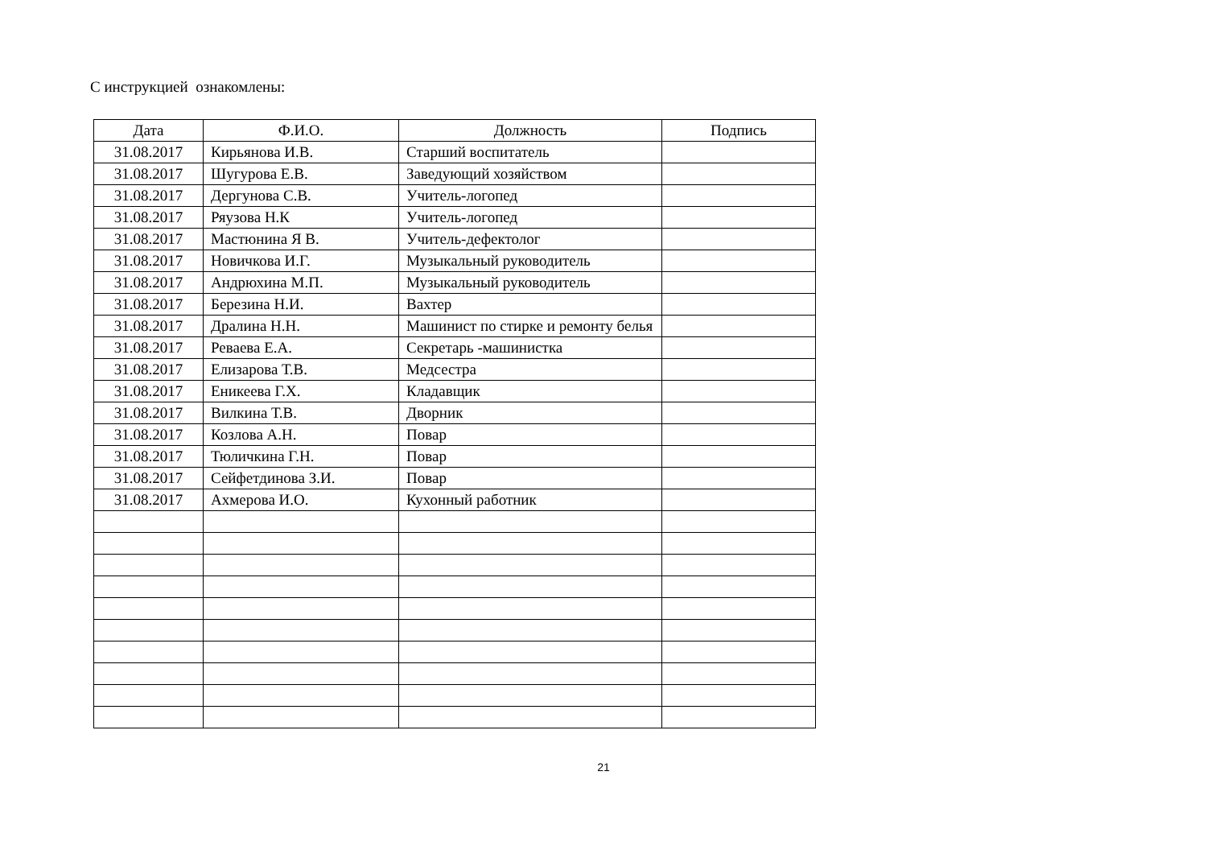С инструкцией ознакомлены:
| Дата | Ф.И.О. | Должность | Подпись |
| --- | --- | --- | --- |
| 31.08.2017 | Кирьянова И.В. | Старший воспитатель | |
| 31.08.2017 | Шугурова Е.В. | Заведующий хозяйством | |
| 31.08.2017 | Дергунова С.В. | Учитель-логопед | |
| 31.08.2017 | Ряузова Н.К | Учитель-логопед | |
| 31.08.2017 | Мастюнина Я В. | Учитель-дефектолог | |
| 31.08.2017 | Новичкова И.Г. | Музыкальный руководитель | |
| 31.08.2017 | Андрюхина М.П. | Музыкальный руководитель | |
| 31.08.2017 | Березина Н.И. | Вахтер | |
| 31.08.2017 | Дралина Н.Н. | Машинист по стирке и ремонту белья | |
| 31.08.2017 | Реваева Е.А. | Секретарь -машинистка | |
| 31.08.2017 | Елизарова Т.В. | Медсестра | |
| 31.08.2017 | Еникеева Г.Х. | Кладавщик | |
| 31.08.2017 | Вилкина Т.В. | Дворник | |
| 31.08.2017 | Козлова А.Н. | Повар | |
| 31.08.2017 | Тюличкина Г.Н. | Повар | |
| 31.08.2017 | Сейфетдинова З.И. | Повар | |
| 31.08.2017 | Ахмерова И.О. | Кухонный работник | |
21